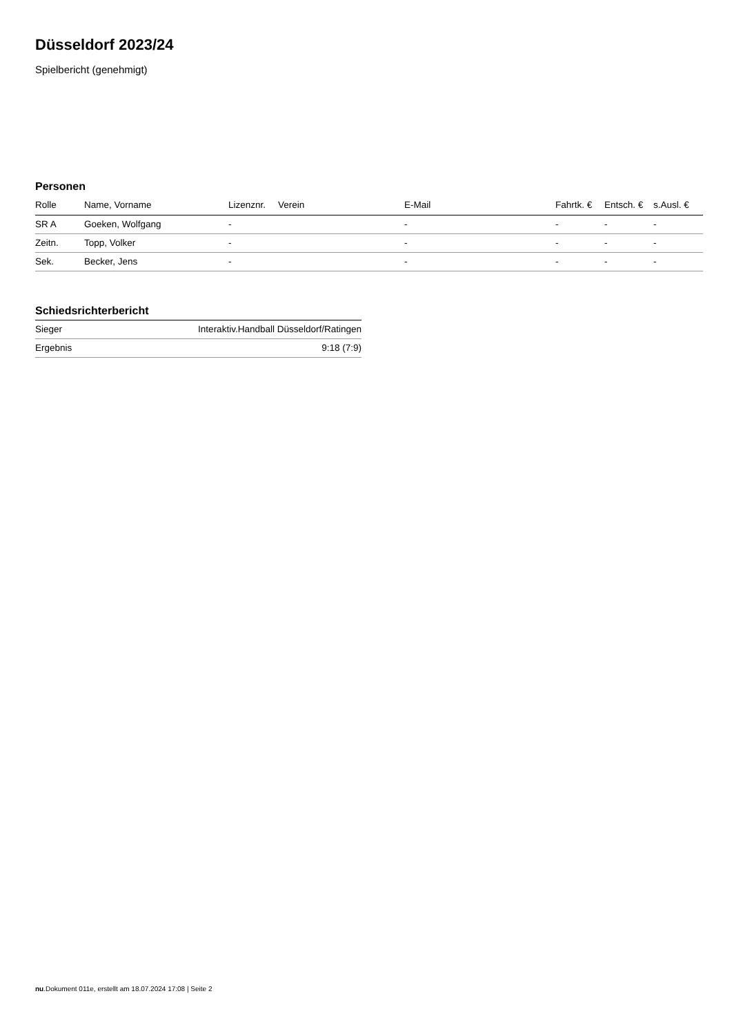Düsseldorf 2023/24
Spielbericht (genehmigt)
Personen
| Rolle | Name, Vorname | Lizenznr. | Verein | E-Mail | Fahrtk. € | Entsch. € | s.Ausl. € |
| --- | --- | --- | --- | --- | --- | --- | --- |
| SR A | Goeken, Wolfgang | - | | - | - | - | - |
| Zeitn. | Topp, Volker | - | | - | - | - | - |
| Sek. | Becker, Jens | - | | - | - | - | - |
Schiedsrichterbericht
| Sieger | Interaktiv.Handball Düsseldorf/Ratingen |
| Ergebnis | 9:18 (7:9) |
nu.Dokument 011e, erstellt am 18.07.2024 17:08 | Seite 2